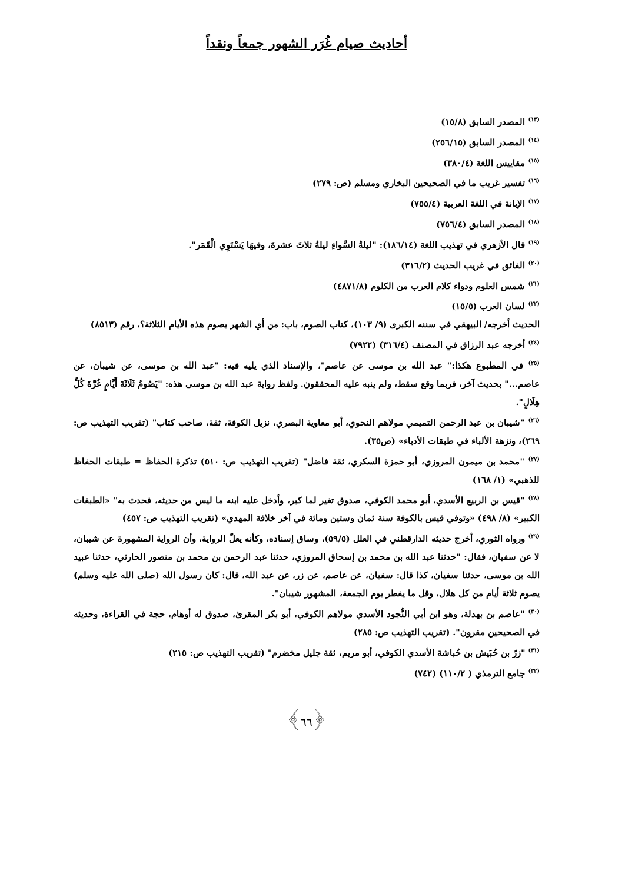أحاديث صيام غُرَر الشهور جمعاً ونقداً
<sup>(١٣)</sup> المصدر السابق (١٥/٨)
<sup>(١٤)</sup> المصدر السابق (٢٥٦/١٥)
<sup>(١٥)</sup> مقاييس اللغة (٣٨٠/٤)
<sup>(١٦)</sup> تفسير غريب ما في الصحيحين البخاري ومسلم (ص: ٢٧٩)
<sup>(١٧)</sup> الإبانة في اللغة العربية (٧٥٥/٤)
<sup>(١٨)</sup> المصدر السابق (٧٥٦/٤)
<sup>(١٩)</sup> قال الأزهري في تهذيب اللغة (١٨٦/١٤): "ليلةُ السَّواءِ ليلةُ ثلاثَ عشرةَ، وفيهَا يَسْتَوِي الْقَمَر".
<sup>(٢٠)</sup> الفائق في غريب الحديث (٣١٦/٢)
<sup>(٢١)</sup> شمس العلوم ودواء كلام العرب من الكلوم (٤٨٧١/٨)
<sup>(٢٢)</sup> لسان العرب (١٥/٥)
الحديث أخرجه/ البيهقي في سننه الكبرى (٩/ ١٠٣)، كتاب الصوم، باب: من أي الشهر يصوم هذه الأيام الثلاثة؟، رقم (٨٥١٣)
<sup>(٢٤)</sup> أخرجه عبد الرزاق في المصنف (٣١٦/٤) (٧٩٢٢)
<sup>(٢٥)</sup> في المطبوع هكذا:" عبد الله بن موسى عن عاصم"، والإسناد الذي يليه فيه: "عبد الله بن موسى، عن شيبان، عن عاصم..." بحديث آخر، فربما وقع سقط، ولم ينبه عليه المحققون. ولفظ رواية عبد الله بن موسى هذه: "يَصُومُ ثَلَاثَةَ أَيَّامٍ غُرَّةَ كُلِّ هِلَالٍ".
<sup>(٢٦)</sup> "شيبان بن عبد الرحمن التميمي مولاهم النحوي، أبو معاوية البصري، نزيل الكوفة، ثقة، صاحب كتاب" (تقريب التهذيب ص: ٢٦٩)، ونزهة الألباء في طبقات الأدباء» (ص٣٥).
<sup>(٢٧)</sup> "محمد بن ميمون المروزي، أبو حمزة السكري، ثقة فاضل" (تقريب التهذيب ص: ٥١٠) تذكرة الحفاظ = طبقات الحفاظ للذهبي» (١/ ١٦٨)
<sup>(٢٨)</sup> "قيس بن الربيع الأسدي، أبو محمد الكوفي، صدوق تغير لما كبر، وأدخل عليه ابنه ما ليس من حديثه، فحدث به" «الطبقات الكبير» (٨/ ٤٩٨) «وتوفي قيس بالكوفة سنة ثمان وستين ومائة في آخر خلافة المهدي» (تقريب التهذيب ص: ٤٥٧)
<sup>(٢٩)</sup> ورواه الثوري، أخرج حديثه الدارقطني في العلل (٥٩/٥)، وساق إسناده، وكأنه يعلّ الرواية، وأن الرواية المشهورة عن شيبان، لا عن سفيان، فقال: "حدثنا عبد الله بن محمد بن إسحاق المروزي، حدثنا عبد الرحمن بن محمد بن منصور الحارثي، حدثنا عبيد الله بن موسى، حدثنا سفيان، كذا قال: سفيان، عن عاصم، عن زر، عن عبد الله، قال: كان رسول الله (صلى الله عليه وسلم) يصوم ثلاثة أيام من كل هلال، وقل ما يفطر يوم الجمعة، المشهور شيبان".
<sup>(٣٠)</sup> "عاصم بن بهدلة، وهو ابن أبي النُّجود الأسدي مولاهم الكوفي، أبو بكر المقرئ، صدوق له أوهام، حجة في القراءة، وحديثه في الصحيحين مقرون". (تقريب التهذيب ص: ٢٨٥)
<sup>(٣١)</sup> "زرّ بن حُبَيش بن حُباشة الأسدي الكوفي، أبو مريم، ثقة جليل مخضرم" (تقريب التهذيب ص: ٢١٥)
<sup>(٣٢)</sup> جامع الترمذي ( ١١٠/٢) (٧٤٢)
﴿٦٦﴾